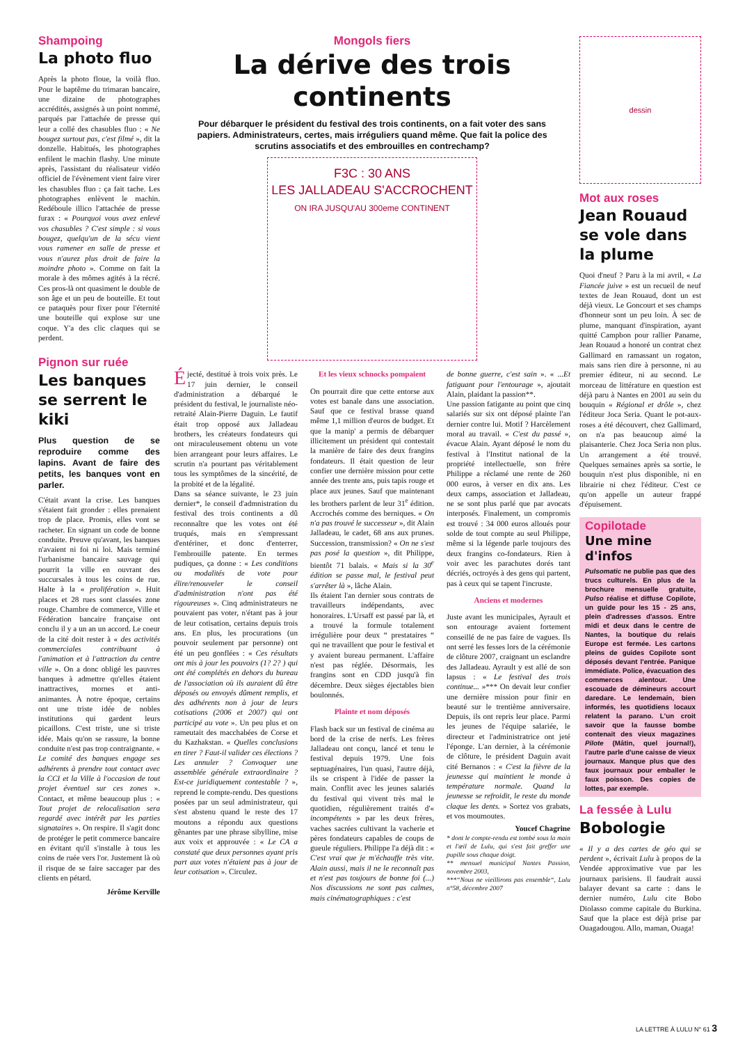Shampoing
La photo fluo
Après la photo floue, la voilà fluo. Pour le baptême du trimaran bancaire, une dizaine de photographes accrédités, assignés à un point nommé, parqués par l'attachée de presse qui leur a collé des chasubles fluo : « Ne bougez surtout pas, c'est filmé », dit la donzelle. Habitués, les photographes enfilent le machin flashy. Une minute après, l'assistant du réalisateur vidéo officiel de l'évènement vient faire virer les chasubles fluo : ça fait tache. Les photographes enlèvent le machin. Redéboule illico l'attachée de presse furax : « Pourquoi vous avez enlevé vos chasubles ? C'est simple : si vous bougez, quelqu'un de la sécu vient vous ramener en salle de presse et vous n'aurez plus droit de faire la moindre photo ». Comme on fait la morale à des mômes agités à la récré. Ces pros-là ont quasiment le double de son âge et un peu de bouteille. Et tout ce pataquès pour fixer pour l'éternité une bouteille qui explose sur une coque. Y'a des clic claques qui se perdent.
Pignon sur ruée
Les banques se serrent le kiki
Plus question de se reproduire comme des lapins. Avant de faire des petits, les banques vont en parler.
C'était avant la crise. Les banques s'étaient fait gronder : elles prenaient trop de place. Promis, elles vont se racheter. En signant un code de bonne conduite. Preuve qu'avant, les banques n'avaient ni foi ni loi. Mais terminé l'urbanisme bancaire sauvage qui pourrit la ville en ouvrant des succursales à tous les coins de rue. Halte à la « prolifération ». Huit places et 28 rues sont classées zone rouge. Chambre de commerce, Ville et Fédération bancaire française ont conclu il y a un an un accord. Le coeur de la cité doit rester à « des activités commerciales contribuant à l'animation et à l'attraction du centre ville ». On a donc obligé les pauvres banques à admettre qu'elles étaient inattractives, mornes et anti-animantes. À notre époque, certains ont une triste idée de nobles institutions qui gardent leurs picaillons. C'est triste, une si triste idée. Mais qu'on se rassure, la bonne conduite n'est pas trop contraignante. « Le comité des banques engage ses adhérents à prendre tout contact avec la CCI et la Ville à l'occasion de tout projet éventuel sur ces zones ». Contact, et même beaucoup plus : « Tout projet de relocalisation sera regardé avec intérêt par les parties signataires ». On respire. Il s'agit donc de protéger le petit commerce bancaire en évitant qu'il s'installe à tous les coins de ruée vers l'or. Justement là où il risque de se faire saccager par des clients en pétard.
Jérôme Kerville
Mongols fiers
La dérive des trois continents
Pour débarquer le président du festival des trois continents, on a fait voter des sans papiers. Administrateurs, certes, mais irréguliers quand même. Que fait la police des scrutins associatifs et des embrouilles en contrechamp?
F3C : 30 ANS
LES JALLADEAU S'ACCROCHENT
ON IRA JUSQU'AU 300eme CONTINENT
Éjecté, destitué à trois voix près. Le 17 juin dernier, le conseil d'administration a débarqué le président du festival, le journaliste néo-retraité Alain-Pierre Daguin. Le fautif était trop opposé aux Jalladeau brothers, les créateurs fondateurs qui ont miraculeusement obtenu un vote bien arrangeant pour leurs affaires. Le scrutin n'a pourtant pas véritablement tous les symptômes de la sincérité, de la probité et de la légalité.
Dans sa séance suivante, le 23 juin dernier*, le conseil d'admnistration du festival des trois continents a dû reconnaître que les votes ont été truqués, mais en s'empressant d'entériner, et donc d'enterrer, l'embrouille patente. En termes pudiques, ça donne : « Les conditions ou modalités de vote pour élire/renouveler le conseil d'administration n'ont pas été rigoureuses ». Cinq administrateurs ne pouvaient pas voter, n'étant pas à jour de leur cotisation, certains depuis trois ans. En plus, les procurations (un pouvoir seulement par personne) ont été un peu gonflées : « Ces résultats ont mis à jour les pouvoirs (1? 2? ) qui ont été complétés en dehors du bureau de l'association où ils auraient dû être déposés ou envoyés dûment remplis, et des adhérents non à jour de leurs cotisations (2006 et 2007) qui ont participé au vote ». Un peu plus et on rameutait des macchabées de Corse et du Kazhakstan. « Quelles conclusions en tirer ? Faut-il valider ces élections ? Les annuler ? Convoquer une assemblée générale extraordinaire ? Est-ce juridiquement contestable ? », reprend le compte-rendu. Des questions posées par un seul administrateur, qui s'est abstenu quand le reste des 17 moutons a répondu aux questions gênantes par une phrase sibylline, mise aux voix et approuvée : « Le CA a constaté que deux personnes ayant pris part aux votes n'étaient pas à jour de leur cotisation ». Circulez.
Et les vieux schnocks pompaient
On pourrait dire que cette entorse aux votes est banale dans une association. Sauf que ce festival brasse quand même 1,1 million d'euros de budget. Et que la manip' a permis de débarquer illicitement un président qui contestait la manière de faire des deux frangins fondateurs. Il était question de leur confier une dernière mission pour cette année des trente ans, puis tapis rouge et place aux jeunes. Sauf que maintenant les brothers parlent de leur 31<sup>e</sup> édition. Accrochés comme des berniques. « On n'a pas trouvé le successeur », dit Alain Jalladeau, le cadet, 68 ans aux prunes. Succession, transmission? « On ne s'est pas posé la question », dit Philippe, bientôt 71 balais. « Mais si la 30<sup>e</sup> édition se passe mal, le festival peut s'arrêter là », lâche Alain.
Ils étaient l'an dernier sous contrats de travailleurs indépendants, avec honoraires. L'Ursaff est passé par là, et a trouvé la formule totalement irrégulière pour deux “ prestataires “ qui ne travaillent que pour le festival et y avaient bureau permanent. L'affaire n'est pas réglée. Désormais, les frangins sont en CDD jusqu'à fin décembre. Deux sièges éjectables bien boulonnés.
Plainte et nom déposés
Flash back sur un festival de cinéma au bord de la crise de nerfs. Les frères Jalladeau ont conçu, lancé et tenu le festival depuis 1979. Une fois septuagénaires, l'un quasi, l'autre déjà, ils se crispent à l'idée de passer la main. Conflit avec les jeunes salariés du festival qui vivent très mal le quotidien, régulièrement traités d'« incompétents » par les deux frères, vaches sacrées cultivant la vacherie et pères fondateurs capables de coups de gueule réguliers. Philippe l'a déjà dit : « C'est vrai que je m'échauffe très vite. Alain aussi, mais il ne le reconnaît pas et n'est pas toujours de bonne foi (...) Nos discussions ne sont pas calmes, mais cinématographiques : c'est
de bonne guerre, c'est sain ». « ...Et fatiguant pour l'entourage », ajoutait Alain, plaidant la passion**.
Une passion fatigante au point que cinq salariés sur six ont déposé plainte l'an dernier contre lui. Motif ? Harcèlement moral au travail. « C'est du passé », évacue Alain. Ayant déposé le nom du festival à l'Institut national de la propriété intellectuelle, son frère Philippe a réclamé une rente de 260 000 euros, à verser en dix ans. Les deux camps, association et Jalladeau, ne se sont plus parlé que par avocats interposés. Finalement, un compromis est trouvé : 34 000 euros alloués pour solde de tout compte au seul Philippe, même si la légende parle toujours des deux frangins co-fondateurs. Rien à voir avec les parachutes dorés tant décriés, octroyés à des gens qui partent, pas à ceux qui se tapent l'incruste.
Anciens et modernes
Juste avant les municipales, Ayrault et son entourage avaient fortement conseillé de ne pas faire de vagues. Ils ont serré les fesses lors de la cérémonie de clôture 2007, craignant un esclandre des Jalladeau. Ayrault y est allé de son lapsus : « Le festival des trois continue... »*** On devait leur confier une dernière mission pour finir en beauté sur le trentième anniversaire. Depuis, ils ont repris leur place. Parmi les jeunes de l'équipe salariée, le directeur et l'administratrice ont jeté l'éponge. L'an dernier, à la cérémonie de clôture, le président Daguin avait cité Bernanos : « C'est la fièvre de la jeunesse qui maintient le monde à température normale. Quand la jeunesse se refroidit, le reste du monde claque les dents. » Sortez vos grabats, et vos moumoutes.
Youcef Chagrine
* dont le compte-rendu est tombé sous la main et l'œil de Lulu, qui s'est fait greffer une pupille sous chaque doigt.
** mensuel municipal Nantes Passion, novembre 2003,
***“Nous ne vieillirons pas ensemble“, Lulu n°58, décembre 2007
dessin
Mot aux roses
Jean Rouaud se vole dans la plume
Quoi d'neuf ? Paru à la mi avril, « La Fiancée juive » est un recueil de neuf textes de Jean Rouaud, dont un est déjà vieux. Le Goncourt et ses champs d'honneur sont un peu loin. À sec de plume, manquant d'inspiration, ayant quitté Campbon pour rallier Paname, Jean Rouaud a honoré un contrat chez Gallimard en ramassant un rogaton, mais sans rien dire à personne, ni au premier éditeur, ni au second. Le morceau de littérature en question est déjà paru à Nantes en 2001 au sein du bouquin « Régional et drôle », chez l'éditeur Joca Seria. Quant le pot-aux-roses a été découvert, chez Gallimard, on n'a pas beaucoup aimé la plaisanterie. Chez Joca Seria non plus. Un arrangement a été trouvé. Quelques semaines après sa sortie, le bouquin n'est plus disponible, ni en librairie ni chez l'éditeur. C'est ce qu'on appelle un auteur frappé d'épuisement.
Copilotade
Une mine d'infos
Pulsomatic ne publie pas que des trucs culturels. En plus de la brochure mensuelle gratuite, Pulso réalise et diffuse Copilote, un guide pour les 15 - 25 ans, plein d'adresses d'assos. Entre midi et deux dans le centre de Nantes, la boutique du relais Europe est fermée. Les cartons pleins de guides Copilote sont déposés devant l'entrée. Panique immédiate. Police, évacuation des commerces alentour. Une escouade de démineurs accourt daredare. Le lendemain, bien informés, les quotidiens locaux relatent la parano. L'un croit savoir que la fausse bombe contenait des vieux magazines Pilote (Mâtin, quel journal!), l'autre parle d'une caisse de vieux journaux. Manque plus que des faux journaux pour emballer le faux poisson. Des copies de lottes, par exemple.
La fessée à Lulu
Bobologie
« Il y a des cartes de géo qui se perdent », écrivait Lulu à propos de la Vendée approximative vue par les journaux parisiens. Il faudrait aussi balayer devant sa carte : dans le dernier numéro, Lulu cite Bobo Diolasso comme capitale du Burkina. Sauf que la place est déjà prise par Ouagadougou. Allo, maman, Ouaga!
LA LETTRE À LULU N° 61 3